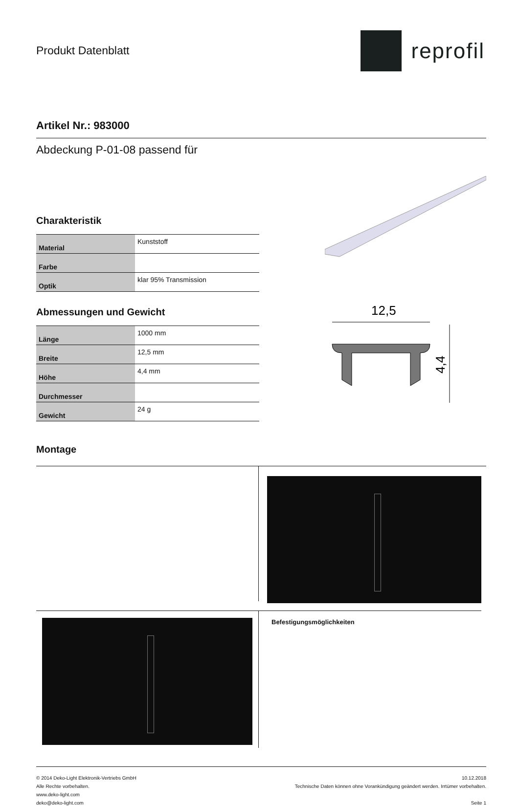Produkt Datenblatt
reprofil
Artikel Nr.: 983000
Abdeckung P-01-08 passend für
Charakteristik
| Material | Kunststoff |
| Farbe | |
| Optik | klar 95% Transmission |
Abmessungen und Gewicht
| Länge | 1000 mm |
| Breite | 12,5 mm |
| Höhe | 4,4 mm |
| Durchmesser | |
| Gewicht | 24 g |
Montage
12,5
4,4
Befestigungsmöglichkeiten
© 2014 Deko-Light Elektronik-Vertriebs GmbH
Alle Rechte vorbehalten.
www.deko-light.com
deko@deko-light.com
10.12.2018
Technische Daten können ohne Vorankündigung geändert werden. Irrtümer vorbehalten.
Seite 1